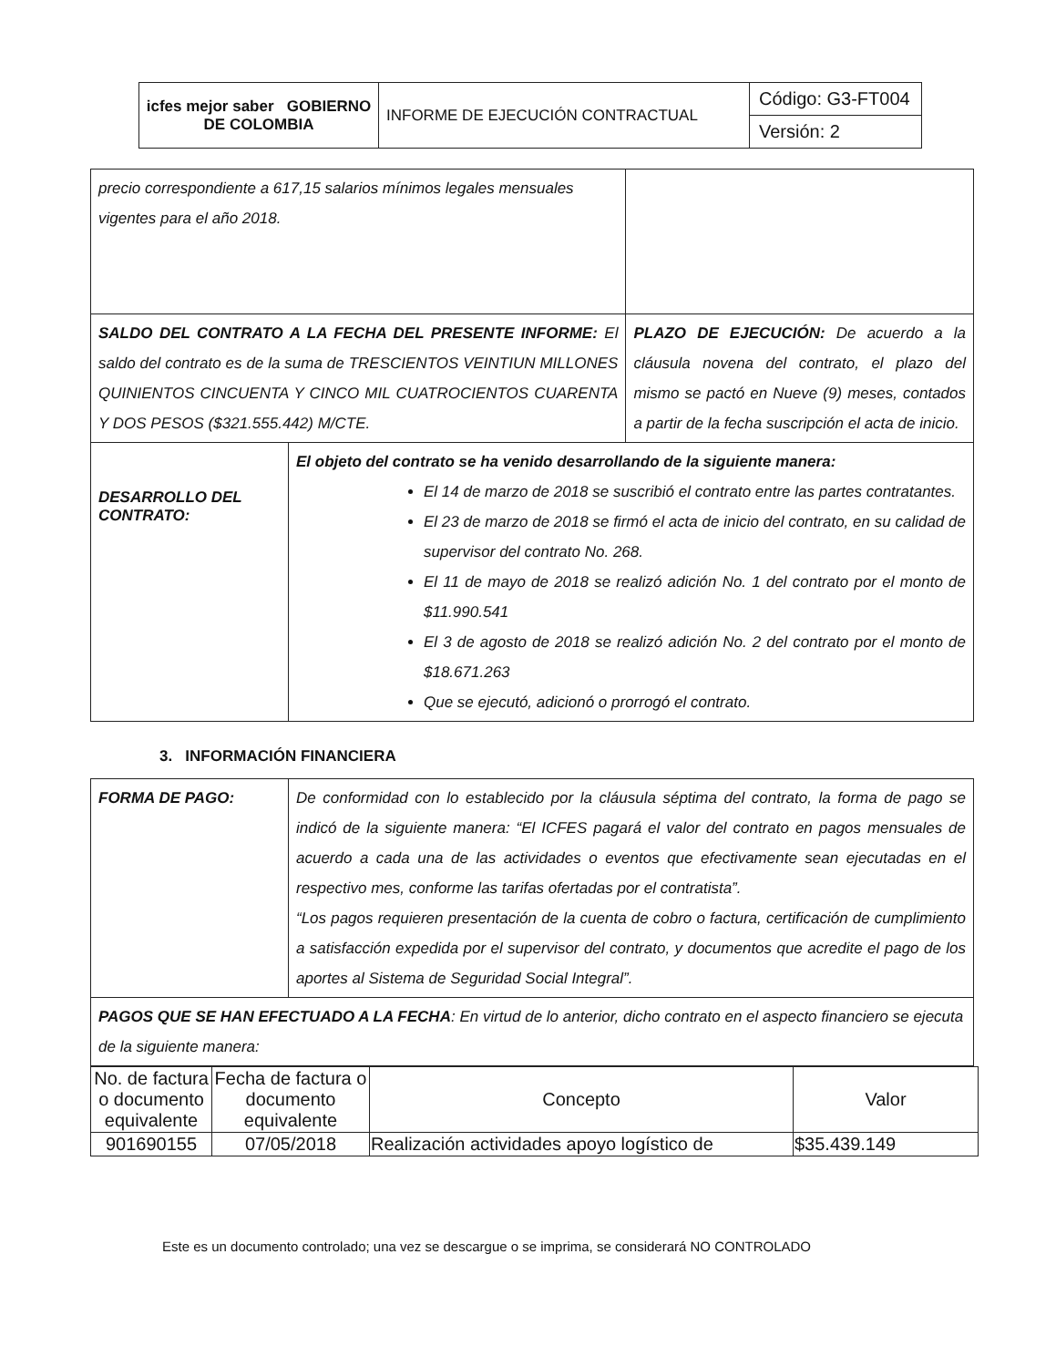| icfes mejor saber GOBIERNO DE COLOMBIA | INFORME DE EJECUCIÓN CONTRACTUAL | Código: G3-FT004 |
| | | Versión: 2 |
| precio correspondiente a 617,15 salarios mínimos legales mensuales vigentes para el año 2018. | | |
| SALDO DEL CONTRATO A LA FECHA DEL PRESENTE INFORME: El saldo del contrato es de la suma de TRESCIENTOS VEINTIUN MILLONES QUINIENTOS CINCUENTA Y CINCO MIL CUATROCIENTOS CUARENTA Y DOS PESOS ($321.555.442) M/CTE. | | PLAZO DE EJECUCIÓN: De acuerdo a la cláusula novena del contrato, el plazo del mismo se pactó en Nueve (9) meses, contados a partir de la fecha suscripción el acta de inicio. |
| DESARROLLO DEL CONTRATO: | El objeto del contrato se ha venido desarrollando de la siguiente manera: El 14 de marzo de 2018 se suscribió el contrato entre las partes contratantes. El 23 de marzo de 2018 se firmó el acta de inicio del contrato, en su calidad de supervisor del contrato No. 268. El 11 de mayo de 2018 se realizó adición No. 1 del contrato por el monto de $11.990.541 El 3 de agosto de 2018 se realizó adición No. 2 del contrato por el monto de $18.671.263 Que se ejecutó, adicionó o prorrogó el contrato. | |
3. INFORMACIÓN FINANCIERA
| FORMA DE PAGO: | De conformidad con lo establecido por la cláusula séptima del contrato, la forma de pago se indicó de la siguiente manera: “El ICFES pagará el valor del contrato en pagos mensuales de acuerdo a cada una de las actividades o eventos que efectivamente sean ejecutadas en el respectivo mes, conforme las tarifas ofertadas por el contratista”. “Los pagos requieren presentación de la cuenta de cobro o factura, certificación de cumplimiento a satisfacción expedida por el supervisor del contrato, y documentos que acredite el pago de los aportes al Sistema de Seguridad Social Integral”. |
| PAGOS QUE SE HAN EFECTUADO A LA FECHA : En virtud de lo anterior, dicho contrato en el aspecto financiero se ejecuta de la siguiente manera: | |
| No. de factura o documento equivalente | Fecha de factura o documento equivalente | Concepto | Valor |
| --- | --- | --- | --- |
| 901690155 | 07/05/2018 | Realización actividades apoyo logístico de | $35.439.149 |
Este es un documento controlado; una vez se descargue o se imprima, se considerará NO CONTROLADO